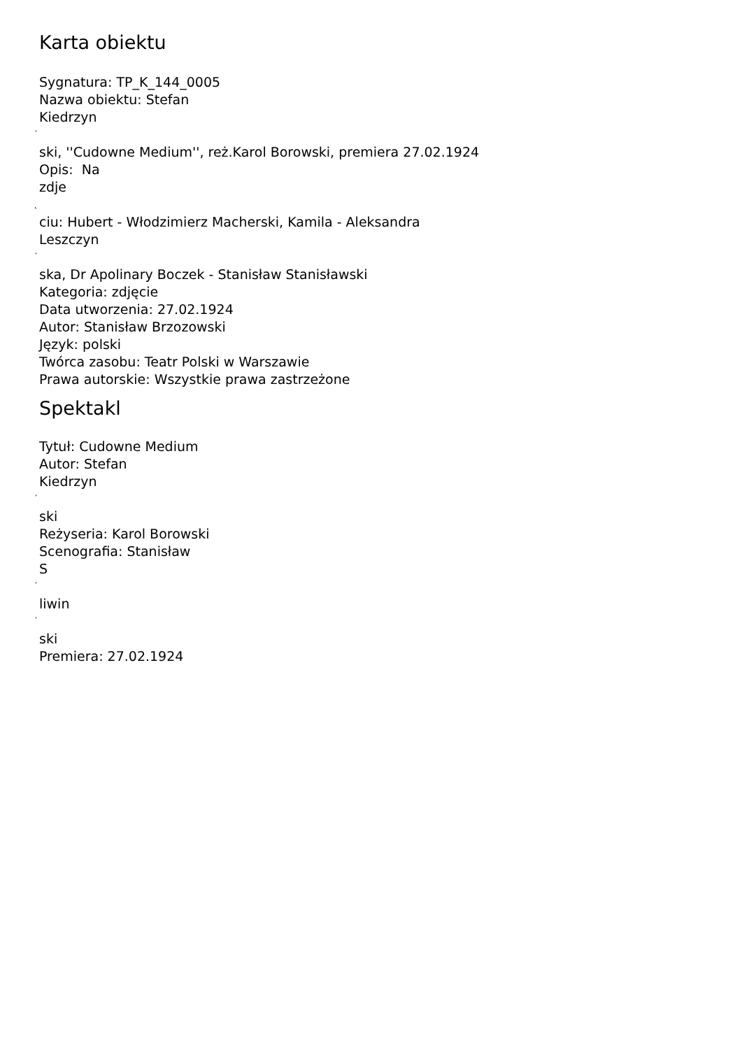Karta obiektu
Sygnatura: TP_K_144_0005
Nazwa obiektu: Stefan
Kiedrzyn
´
ski, ''Cudowne Medium'', reż.Karol Borowski, premiera 27.02.1924
Opis: Na
zdje
˛
ciu: Hubert - Włodzimierz Macherski, Kamila - Aleksandra
Leszczyn
´
ska, Dr Apolinary Boczek - Stanisław Stanisławski
Kategoria: zdjęcie
Data utworzenia: 27.02.1924
Autor: Stanisław Brzozowski
Język: polski
Twórca zasobu: Teatr Polski w Warszawie
Prawa autorskie: Wszystkie prawa zastrzeżone
Spektakl
Tytuł: Cudowne Medium
Autor: Stefan
Kiedrzyn
´
ski
Reżyseria: Karol Borowski
Scenografia: Stanisław
S
´
liwin
´
ski
Premiera: 27.02.1924